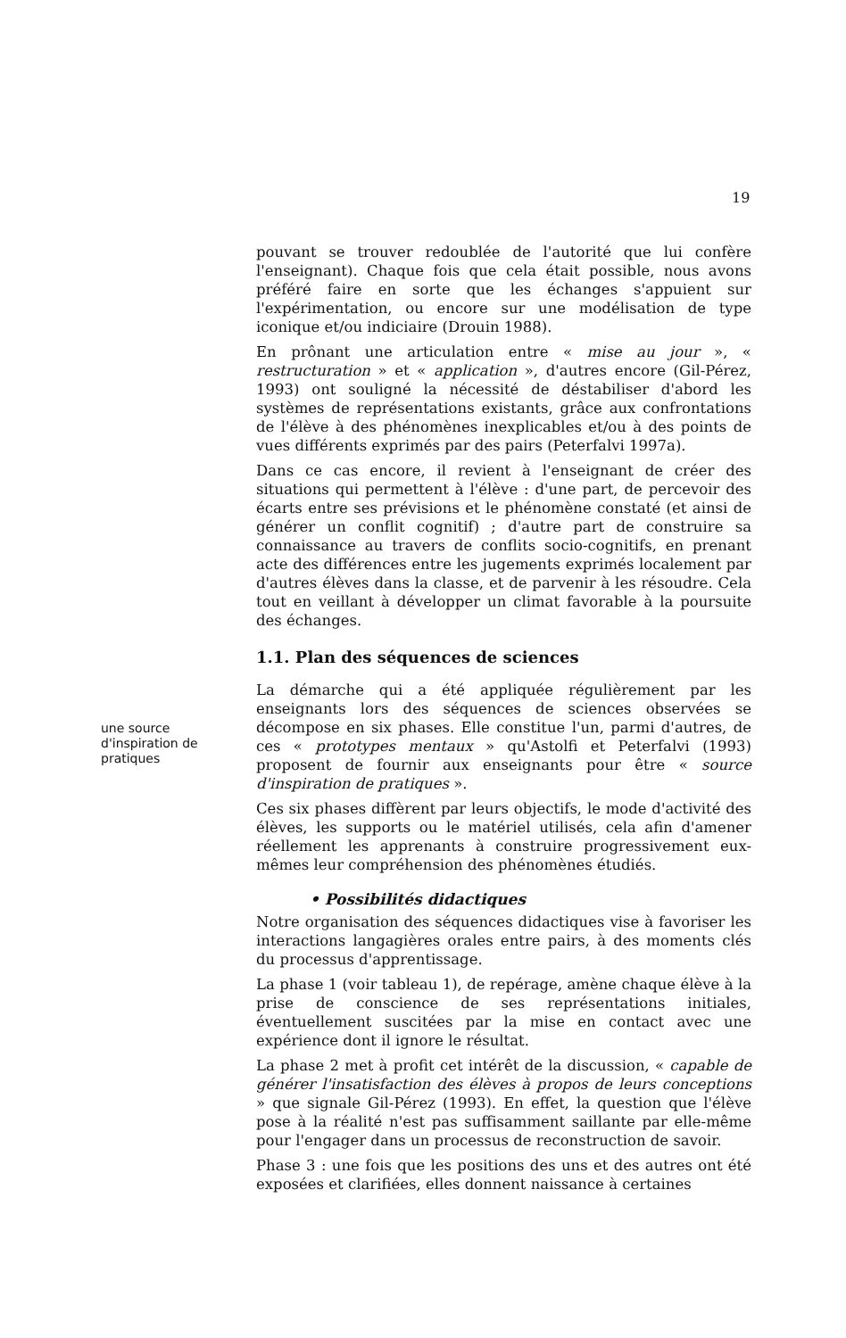19
pouvant se trouver redoublée de l'autorité que lui confère l'enseignant). Chaque fois que cela était possible, nous avons préféré faire en sorte que les échanges s'appuient sur l'expérimentation, ou encore sur une modélisation de type iconique et/ou indiciaire (Drouin 1988).
En prônant une articulation entre « mise au jour », « restructuration » et « application », d'autres encore (Gil-Pérez, 1993) ont souligné la nécessité de déstabiliser d'abord les systèmes de représentations existants, grâce aux confrontations de l'élève à des phénomènes inexplicables et/ou à des points de vues différents exprimés par des pairs (Peterfalvi 1997a).
Dans ce cas encore, il revient à l'enseignant de créer des situations qui permettent à l'élève : d'une part, de percevoir des écarts entre ses prévisions et le phénomène constaté (et ainsi de générer un conflit cognitif) ; d'autre part de construire sa connaissance au travers de conflits socio-cognitifs, en prenant acte des différences entre les jugements exprimés localement par d'autres élèves dans la classe, et de parvenir à les résoudre. Cela tout en veillant à développer un climat favorable à la poursuite des échanges.
1.1. Plan des séquences de sciences
La démarche qui a été appliquée régulièrement par les enseignants lors des séquences de sciences observées se décompose en six phases. Elle constitue l'un, parmi d'autres, de ces « prototypes mentaux » qu'Astolfi et Peterfalvi (1993) proposent de fournir aux enseignants pour être « source d'inspiration de pratiques ».
Ces six phases diffèrent par leurs objectifs, le mode d'activité des élèves, les supports ou le matériel utilisés, cela afin d'amener réellement les apprenants à construire progressivement eux-mêmes leur compréhension des phénomènes étudiés.
• Possibilités didactiques
Notre organisation des séquences didactiques vise à favoriser les interactions langagières orales entre pairs, à des moments clés du processus d'apprentissage.
La phase 1 (voir tableau 1), de repérage, amène chaque élève à la prise de conscience de ses représentations initiales, éventuellement suscitées par la mise en contact avec une expérience dont il ignore le résultat.
La phase 2 met à profit cet intérêt de la discussion, « capable de générer l'insatisfaction des élèves à propos de leurs conceptions » que signale Gil-Pérez (1993). En effet, la question que l'élève pose à la réalité n'est pas suffisamment saillante par elle-même pour l'engager dans un processus de reconstruction de savoir.
Phase 3 : une fois que les positions des uns et des autres ont été exposées et clarifiées, elles donnent naissance à certaines
une source d'inspiration de pratiques